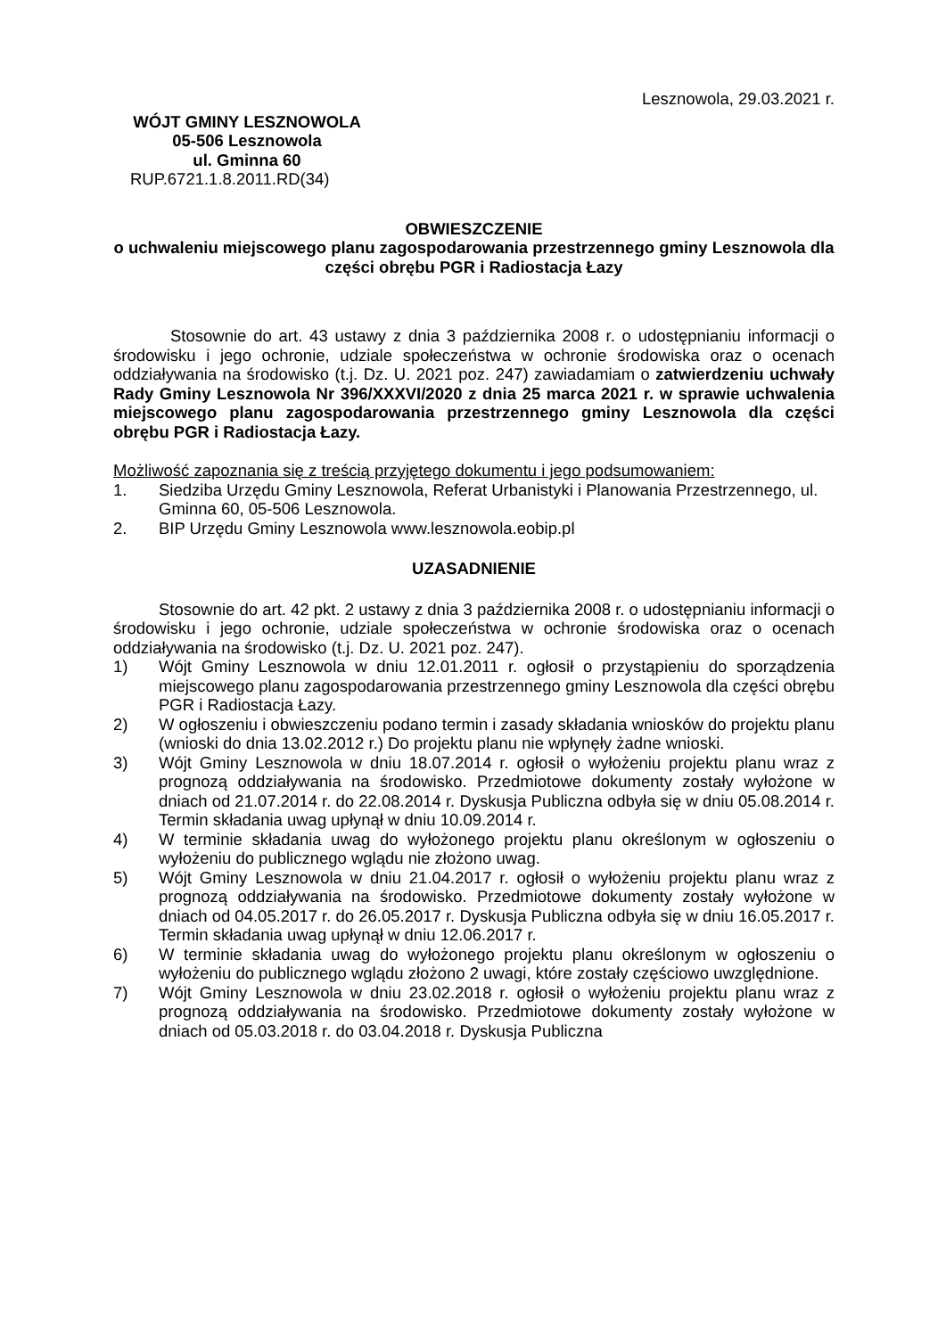Lesznowola, 29.03.2021 r.
WÓJT GMINY LESZNOWOLA
05-506 Lesznowola
ul. Gminna 60
RUP.6721.1.8.2011.RD(34)
OBWIESZCZENIE
o uchwaleniu miejscowego planu zagospodarowania przestrzennego gminy Lesznowola dla części obrębu PGR i Radiostacja Łazy
Stosownie do art. 43 ustawy z dnia 3 października 2008 r. o udostępnianiu informacji o środowisku i jego ochronie, udziale społeczeństwa w ochronie środowiska oraz o ocenach oddziaływania na środowisko (t.j. Dz. U. 2021 poz. 247) zawiadamiam o zatwierdzeniu uchwały Rady Gminy Lesznowola Nr 396/XXXVI/2020 z dnia 25 marca 2021 r. w sprawie uchwalenia miejscowego planu zagospodarowania przestrzennego gminy Lesznowola dla części obrębu PGR i Radiostacja Łazy.
Możliwość zapoznania się z treścią przyjętego dokumentu i jego podsumowaniem:
1. Siedziba Urzędu Gminy Lesznowola, Referat Urbanistyki i Planowania Przestrzennego, ul. Gminna 60, 05-506 Lesznowola.
2. BIP Urzędu Gminy Lesznowola www.lesznowola.eobip.pl
UZASADNIENIE
Stosownie do art. 42 pkt. 2 ustawy z dnia 3 października 2008 r. o udostępnianiu informacji o środowisku i jego ochronie, udziale społeczeństwa w ochronie środowiska oraz o ocenach oddziaływania na środowisko (t.j. Dz. U. 2021 poz. 247).
1) Wójt Gminy Lesznowola w dniu 12.01.2011 r. ogłosił o przystąpieniu do sporządzenia miejscowego planu zagospodarowania przestrzennego gminy Lesznowola dla części obrębu PGR i Radiostacja Łazy.
2) W ogłoszeniu i obwieszczeniu podano termin i zasady składania wniosków do projektu planu (wnioski do dnia 13.02.2012 r.) Do projektu planu nie wpłynęły żadne wnioski.
3) Wójt Gminy Lesznowola w dniu 18.07.2014 r. ogłosił o wyłożeniu projektu planu wraz z prognozą oddziaływania na środowisko. Przedmiotowe dokumenty zostały wyłożone w dniach od 21.07.2014 r. do 22.08.2014 r. Dyskusja Publiczna odbyła się w dniu 05.08.2014 r. Termin składania uwag upłynął w dniu 10.09.2014 r.
4) W terminie składania uwag do wyłożonego projektu planu określonym w ogłoszeniu o wyłożeniu do publicznego wglądu nie złożono uwag.
5) Wójt Gminy Lesznowola w dniu 21.04.2017 r. ogłosił o wyłożeniu projektu planu wraz z prognozą oddziaływania na środowisko. Przedmiotowe dokumenty zostały wyłożone w dniach od 04.05.2017 r. do 26.05.2017 r. Dyskusja Publiczna odbyła się w dniu 16.05.2017 r. Termin składania uwag upłynął w dniu 12.06.2017 r.
6) W terminie składania uwag do wyłożonego projektu planu określonym w ogłoszeniu o wyłożeniu do publicznego wglądu złożono 2 uwagi, które zostały częściowo uwzględnione.
7) Wójt Gminy Lesznowola w dniu 23.02.2018 r. ogłosił o wyłożeniu projektu planu wraz z prognozą oddziaływania na środowisko. Przedmiotowe dokumenty zostały wyłożone w dniach od 05.03.2018 r. do 03.04.2018 r. Dyskusja Publiczna